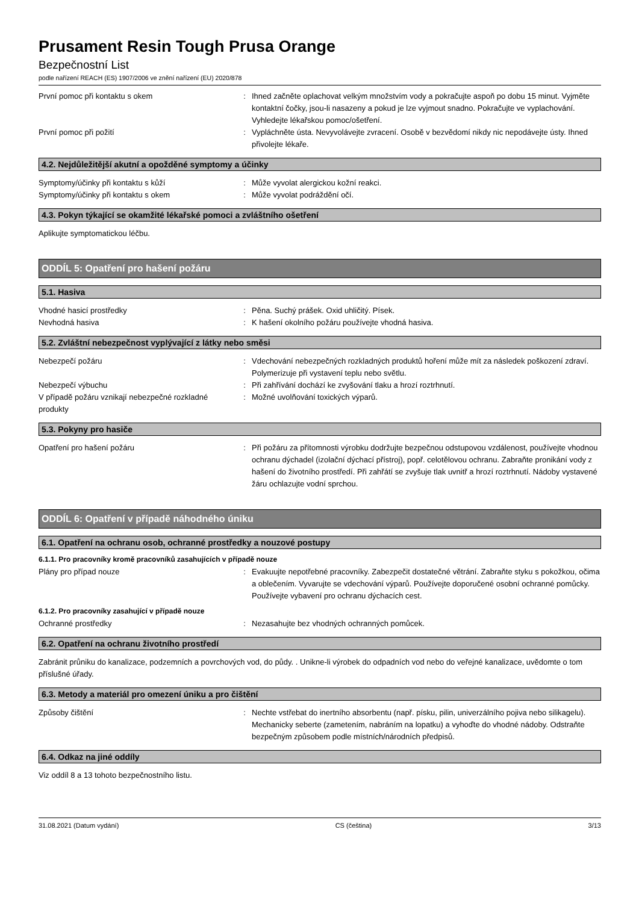Prusament Resin Tough Prusa Orange
Bezpečnostní List
podle nařízení REACH (ES) 1907/2006 ve znění nařízení (EU) 2020/878
První pomoc při kontaktu s okem : Ihned začněte oplachovat velkým množstvím vody a pokračujte aspoň po dobu 15 minut. Vyjměte kontaktní čočky, jsou-li nasazeny a pokud je lze vyjmout snadno. Pokračujte ve vyplachování. Vyhledejte lékařskou pomoc/ošetření.
První pomoc při požití : Vypláchněte ústa. Nevyvolávejte zvracení. Osobě v bezvědomí nikdy nic nepodávejte ústy. Ihned přivolejte lékaře.
4.2. Nejdůležitější akutní a opožděné symptomy a účinky
Symptomy/účinky při kontaktu s kůží : Může vyvolat alergickou kožní reakci.
Symptomy/účinky při kontaktu s okem : Může vyvolat podráždění očí.
4.3. Pokyn týkající se okamžité lékařské pomoci a zvláštního ošetření
Aplikujte symptomatickou léčbu.
ODDÍL 5: Opatření pro hašení požáru
5.1. Hasiva
Vhodné hasicí prostředky : Pěna. Suchý prášek. Oxid uhličitý. Písek.
Nevhodná hasiva : K hašení okolního požáru používejte vhodná hasiva.
5.2. Zvláštní nebezpečnost vyplývající z látky nebo směsi
Nebezpečí požáru : Vdechování nebezpečných rozkladných produktů hoření může mít za následek poškození zdraví. Polymerizuje při vystavení teplu nebo světlu.
Nebezpečí výbuchu : Při zahřívání dochází ke zvyšování tlaku a hrozí roztrhnutí.
V případě požáru vznikají nebezpečné rozkladné produkty
: Možné uvolňování toxických výparů.
5.3. Pokyny pro hasiče
Opatření pro hašení požáru : Při požáru za přítomnosti výrobku dodržujte bezpečnou odstupovou vzdálenost, používejte vhodnou ochranu dýchadel (izolační dýchací přístroj), popř. celotělovou ochranu. Zabraňte pronikání vody z hašení do životního prostředí. Při zahřátí se zvyšuje tlak uvnitř a hrozí roztrhnutí. Nádoby vystavené žáru ochlazujte vodní sprchou.
ODDÍL 6: Opatření v případě náhodného úniku
6.1. Opatření na ochranu osob, ochranné prostředky a nouzové postupy
6.1.1. Pro pracovníky kromě pracovníků zasahujících v případě nouze
Plány pro případ nouze : Evakuujte nepotřebné pracovníky. Zabezpečit dostatečné větrání. Zabraňte styku s pokožkou, očima a oblečením. Vyvarujte se vdechování výparů. Používejte doporučené osobní ochranné pomůcky. Používejte vybavení pro ochranu dýchacích cest.
6.1.2. Pro pracovníky zasahující v případě nouze
Ochranné prostředky : Nezasahujte bez vhodných ochranných pomůcek.
6.2. Opatření na ochranu životního prostředí
Zabránit průniku do kanalizace, podzemních a povrchových vod, do půdy. . Unikne-li výrobek do odpadních vod nebo do veřejné kanalizace, uvědomte o tom příslušné úřady.
6.3. Metody a materiál pro omezení úniku a pro čištění
Způsoby čištění : Nechte vstřebat do inertního absorbentu (např. písku, pilin, univerzálního pojiva nebo silikagelu). Mechanicky seberte (zametením, nabráním na lopatku) a vyhoďte do vhodné nádoby. Odstraňte bezpečným způsobem podle místních/národních předpisů.
6.4. Odkaz na jiné oddíly
Viz oddíl 8 a 13 tohoto bezpečnostního listu.
31.08.2021 (Datum vydání) CS (čeština) 3/13